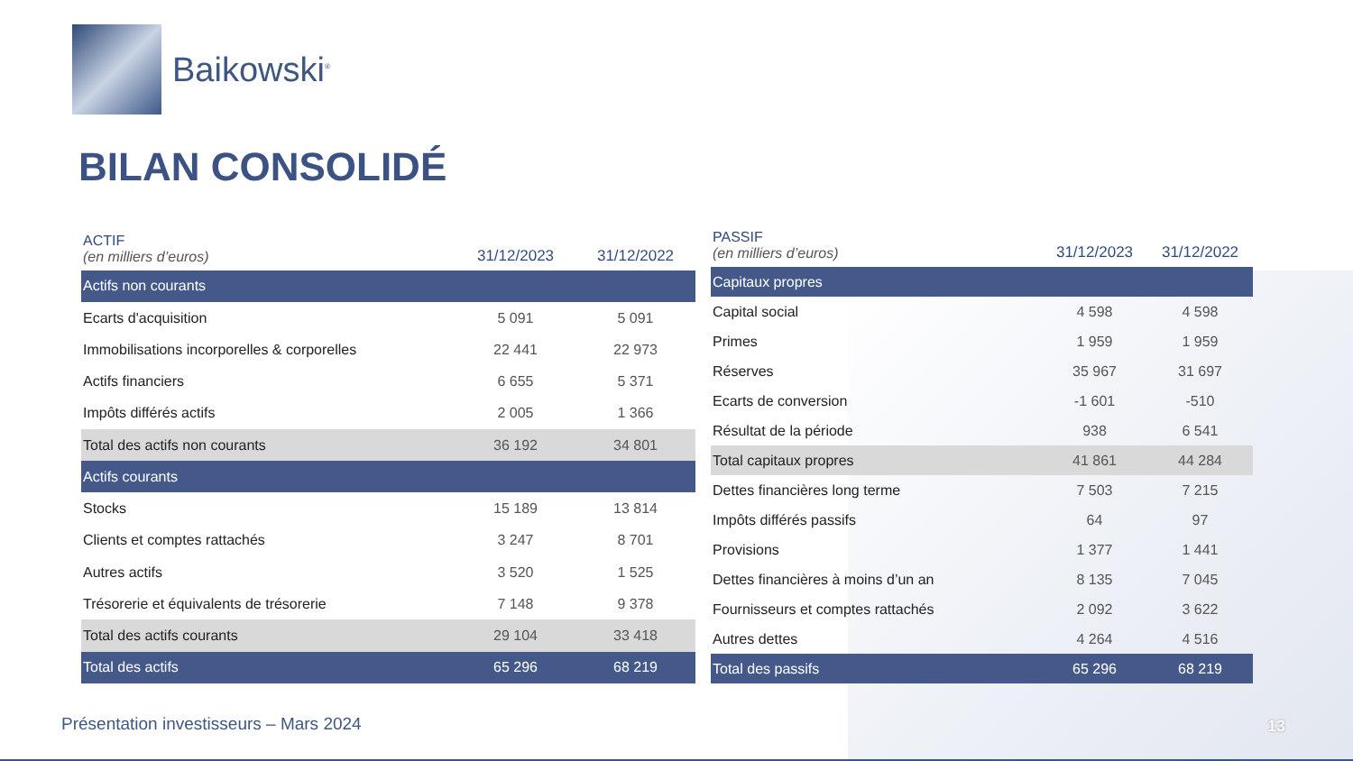Baikowski<sup>®</sup>
BILAN CONSOLIDÉ
| ACTIF (en milliers d’euros) | 31/12/2023 | 31/12/2022 |
| --- | --- | --- |
| Actifs non courants | | |
| Ecarts d'acquisition | 5 091 | 5 091 |
| Immobilisations incorporelles & corporelles | 22 441 | 22 973 |
| Actifs financiers | 6 655 | 5 371 |
| Impôts différés actifs | 2 005 | 1 366 |
| Total des actifs non courants | 36 192 | 34 801 |
| Actifs courants | | |
| Stocks | 15 189 | 13 814 |
| Clients et comptes rattachés | 3 247 | 8 701 |
| Autres actifs | 3 520 | 1 525 |
| Trésorerie et équivalents de trésorerie | 7 148 | 9 378 |
| Total des actifs courants | 29 104 | 33 418 |
| Total des actifs | 65 296 | 68 219 |
| PASSIF (en milliers d’euros) | 31/12/2023 | 31/12/2022 |
| --- | --- | --- |
| Capitaux propres | | |
| Capital social | 4 598 | 4 598 |
| Primes | 1 959 | 1 959 |
| Réserves | 35 967 | 31 697 |
| Ecarts de conversion | -1 601 | -510 |
| Résultat de la période | 938 | 6 541 |
| Total capitaux propres | 41 861 | 44 284 |
| Dettes financières long terme | 7 503 | 7 215 |
| Impôts différés passifs | 64 | 97 |
| Provisions | 1 377 | 1 441 |
| Dettes financières à moins d’un an | 8 135 | 7 045 |
| Fournisseurs et comptes rattachés | 2 092 | 3 622 |
| Autres dettes | 4 264 | 4 516 |
| Total des passifs | 65 296 | 68 219 |
Présentation investisseurs – Mars 2024
13